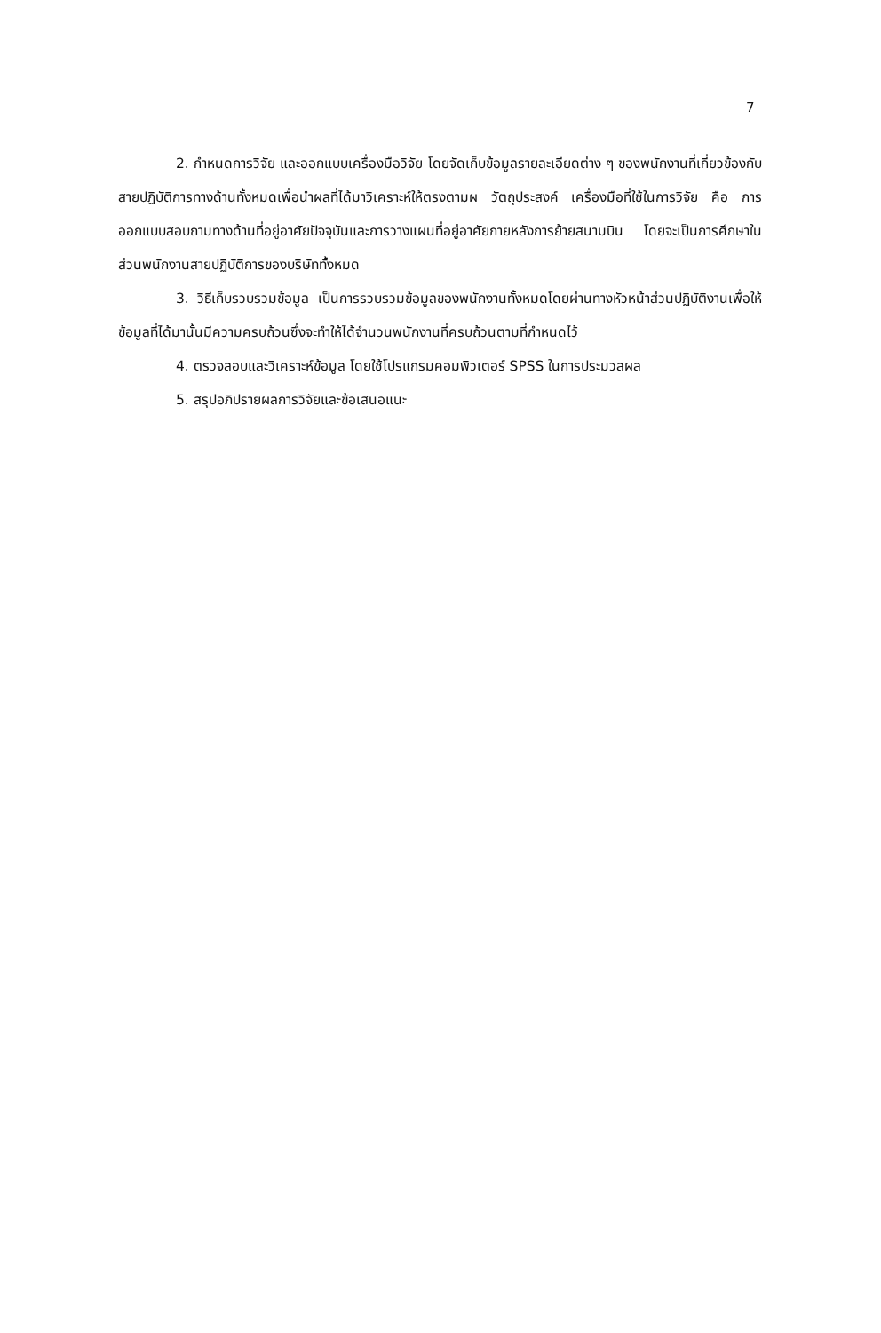7
2. กำหนดการวิจัย และออกแบบเครื่องมือวิจัย โดยจัดเก็บข้อมูลรายละเอียดต่าง ๆ ของพนักงานที่เกี่ยวข้องกับสายปฏิบัติการทางด้านทั้งหมดเพื่อนำผลที่ได้มาวิเคราะห์ให้ตรงตามผ วัตถุประสงค์ เครื่องมือที่ใช้ในการวิจัย คือ การออกแบบสอบถามทางด้านที่อยู่อาศัยปัจจุบันและการวางแผนที่อยู่อาศัยภายหลังการย้ายสนามบิน โดยจะเป็นการศึกษาในส่วนพนักงานสายปฏิบัติการของบริษัททั้งหมด
3. วิธีเก็บรวบรวมข้อมูล เป็นการรวบรวมข้อมูลของพนักงานทั้งหมดโดยผ่านทางหัวหน้าส่วนปฏิบัติงานเพื่อให้ข้อมูลที่ได้มานั้นมีความครบถ้วนซึ่งจะทำให้ได้จำนวนพนักงานที่ครบถ้วนตามที่กำหนดไว้
4. ตรวจสอบและวิเคราะห์ข้อมูล โดยใช้โปรแกรมคอมพิวเตอร์ SPSS ในการประมวลผล
5. สรุปอภิปรายผลการวิจัยและข้อเสนอแนะ